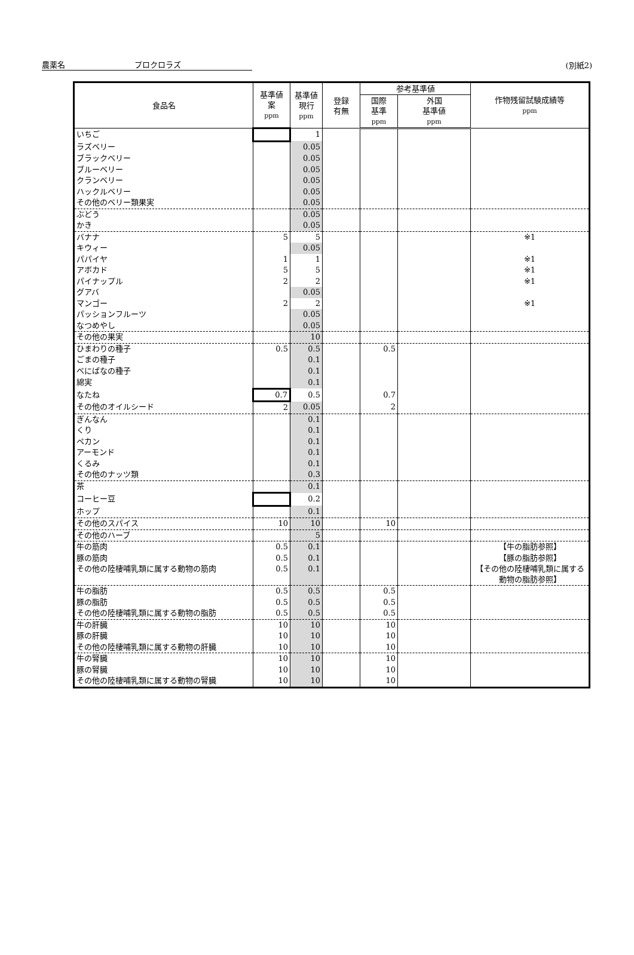農薬名 プロクロラズ
(別紙2)
| 食品名 | 基準値 案 ppm | 基準値 現行 ppm | 登録 有無 | 参考基準値 | | 作物残留試験成績等 ppm |
| --- | --- | --- | --- | --- | --- | --- |
| | | | | 国際 基準 ppm | 外国 基準値 ppm | |
| いちご | | 1 | | | | |
| ラズベリー | | 0.05 | | | | |
| ブラックベリー | | 0.05 | | | | |
| ブルーベリー | | 0.05 | | | | |
| クランベリー | | 0.05 | | | | |
| ハックルベリー | | 0.05 | | | | |
| その他のベリー類果実 | | 0.05 | | | | |
| ぶどう | | 0.05 | | | | |
| かき | | 0.05 | | | | |
| バナナ | 5 | 5 | | | | ※1 |
| キウィー | | 0.05 | | | | |
| パパイヤ | 1 | 1 | | | | ※1 |
| アボカド | 5 | 5 | | | | ※1 |
| パイナップル | 2 | 2 | | | | ※1 |
| グアバ | | 0.05 | | | | |
| マンゴー | 2 | 2 | | | | ※1 |
| パッションフルーツ | | 0.05 | | | | |
| なつめやし | | 0.05 | | | | |
| その他の果実 | | 10 | | | | |
| ひまわりの種子 | 0.5 | 0.5 | | 0.5 | | |
| ごまの種子 | | 0.1 | | | | |
| べにばなの種子 | | 0.1 | | | | |
| 綿実 | | 0.1 | | | | |
| なたね | 0.7 | 0.5 | | 0.7 | | |
| その他のオイルシード | 2 | 0.05 | | 2 | | |
| ぎんなん | | 0.1 | | | | |
| くり | | 0.1 | | | | |
| ペカン | | 0.1 | | | | |
| アーモンド | | 0.1 | | | | |
| くるみ | | 0.1 | | | | |
| その他のナッツ類 | | 0.3 | | | | |
| 茶 | | 0.1 | | | | |
| コーヒー豆 | | 0.2 | | | | |
| ホップ | | 0.1 | | | | |
| その他のスパイス | 10 | 10 | | 10 | | |
| その他のハーブ | | 5 | | | | |
| 牛の筋肉 | 0.5 | 0.1 | | | | 【牛の脂肪参照】 |
| 豚の筋肉 | 0.5 | 0.1 | | | | 【豚の脂肪参照】 |
| その他の陸棲哺乳類に属する動物の筋肉 | 0.5 | 0.1 | | | | 【その他の陸棲哺乳類に属する動物の脂肪参照】 |
| 牛の脂肪 | 0.5 | 0.5 | | 0.5 | | |
| 豚の脂肪 | 0.5 | 0.5 | | 0.5 | | |
| その他の陸棲哺乳類に属する動物の脂肪 | 0.5 | 0.5 | | 0.5 | | |
| 牛の肝臓 | 10 | 10 | | 10 | | |
| 豚の肝臓 | 10 | 10 | | 10 | | |
| その他の陸棲哺乳類に属する動物の肝臓 | 10 | 10 | | 10 | | |
| 牛の腎臓 | 10 | 10 | | 10 | | |
| 豚の腎臓 | 10 | 10 | | 10 | | |
| その他の陸棲哺乳類に属する動物の腎臓 | 10 | 10 | | 10 | | |